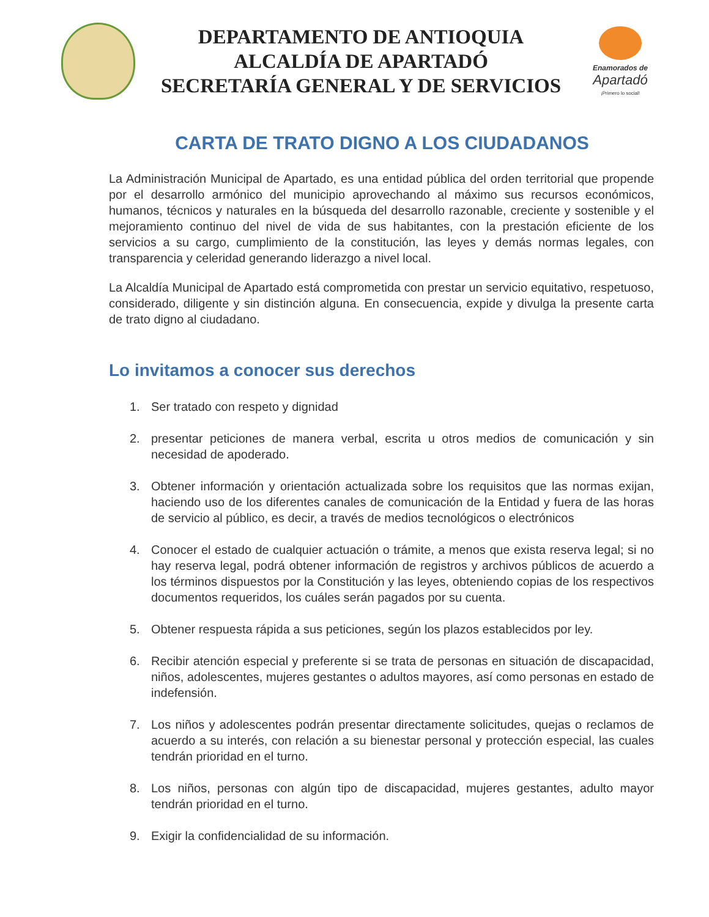DEPARTAMENTO DE ANTIOQUIA
ALCALDÍA DE APARTADÓ
SECRETARÍA GENERAL Y DE SERVICIOS
Enamorados de
Apartadó
¡Primero lo social!
CARTA DE TRATO DIGNO A LOS CIUDADANOS
La Administración Municipal de Apartado, es una entidad pública del orden territorial que propende por el desarrollo armónico del municipio aprovechando al máximo sus recursos económicos, humanos, técnicos y naturales en la búsqueda del desarrollo razonable, creciente y sostenible y el mejoramiento continuo del nivel de vida de sus habitantes, con la prestación eficiente de los servicios a su cargo, cumplimiento de la constitución, las leyes y demás normas legales, con transparencia y celeridad generando liderazgo a nivel local.
La Alcaldía Municipal de Apartado está comprometida con prestar un servicio equitativo, respetuoso, considerado, diligente y sin distinción alguna. En consecuencia, expide y divulga la presente carta de trato digno al ciudadano.
Lo invitamos a conocer sus derechos
1. Ser tratado con respeto y dignidad
2. presentar peticiones de manera verbal, escrita u otros medios de comunicación y sin necesidad de apoderado.
3. Obtener información y orientación actualizada sobre los requisitos que las normas exijan, haciendo uso de los diferentes canales de comunicación de la Entidad y fuera de las horas de servicio al público, es decir, a través de medios tecnológicos o electrónicos
4. Conocer el estado de cualquier actuación o trámite, a menos que exista reserva legal; si no hay reserva legal, podrá obtener información de registros y archivos públicos de acuerdo a los términos dispuestos por la Constitución y las leyes, obteniendo copias de los respectivos documentos requeridos, los cuáles serán pagados por su cuenta.
5. Obtener respuesta rápida a sus peticiones, según los plazos establecidos por ley.
6. Recibir atención especial y preferente si se trata de personas en situación de discapacidad, niños, adolescentes, mujeres gestantes o adultos mayores, así como personas en estado de indefensión.
7. Los niños y adolescentes podrán presentar directamente solicitudes, quejas o reclamos de acuerdo a su interés, con relación a su bienestar personal y protección especial, las cuales tendrán prioridad en el turno.
8. Los niños, personas con algún tipo de discapacidad, mujeres gestantes, adulto mayor tendrán prioridad en el turno.
9. Exigir la confidencialidad de su información.